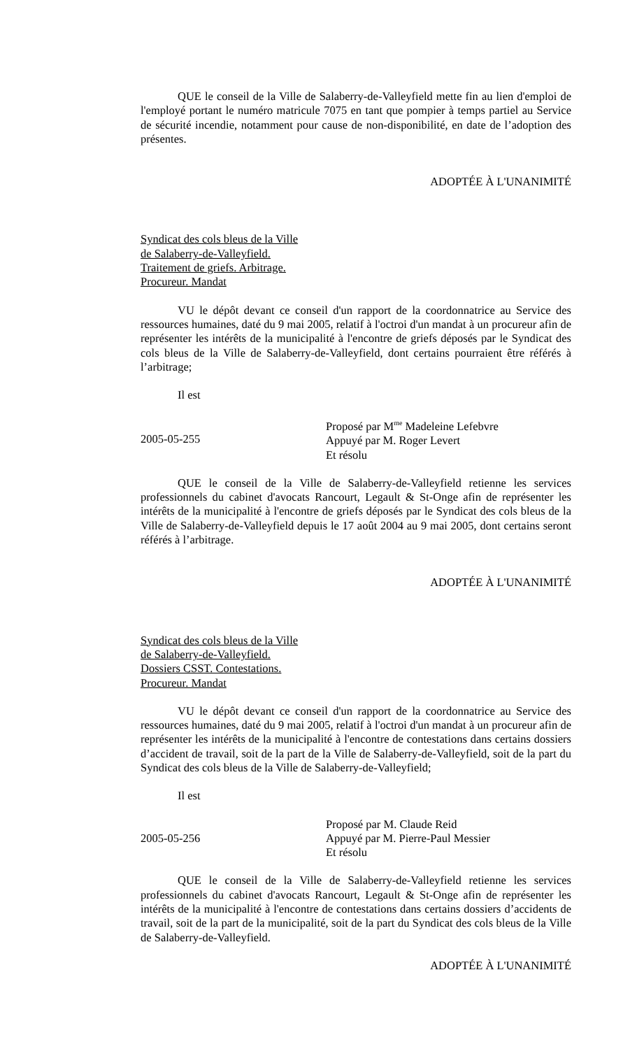QUE le conseil de la Ville de Salaberry-de-Valleyfield mette fin au lien d'emploi de l'employé portant le numéro matricule 7075 en tant que pompier à temps partiel au Service de sécurité incendie, notamment pour cause de non-disponibilité, en date de l’adoption des présentes.
ADOPTÉE À L'UNANIMITÉ
Syndicat des cols bleus de la Ville
de Salaberry-de-Valleyfield.
Traitement de griefs. Arbitrage.
Procureur. Mandat
VU le dépôt devant ce conseil d'un rapport de la coordonnatrice au Service des ressources humaines, daté du 9 mai 2005, relatif à l'octroi d'un mandat à un procureur afin de représenter les intérêts de la municipalité à l'encontre de griefs déposés par le Syndicat des cols bleus de la Ville de Salaberry-de-Valleyfield, dont certains pourraient être référés à l’arbitrage;
Il est
2005-05-255 Proposé par M<sup>me</sup> Madeleine Lefebvre
Appuyé par M. Roger Levert
Et résolu
QUE le conseil de la Ville de Salaberry-de-Valleyfield retienne les services professionnels du cabinet d'avocats Rancourt, Legault & St-Onge afin de représenter les intérêts de la municipalité à l'encontre de griefs déposés par le Syndicat des cols bleus de la Ville de Salaberry-de-Valleyfield depuis le 17 août 2004 au 9 mai 2005, dont certains seront référés à l’arbitrage.
ADOPTÉE À L'UNANIMITÉ
Syndicat des cols bleus de la Ville
de Salaberry-de-Valleyfield.
Dossiers CSST. Contestations.
Procureur. Mandat
VU le dépôt devant ce conseil d'un rapport de la coordonnatrice au Service des ressources humaines, daté du 9 mai 2005, relatif à l'octroi d'un mandat à un procureur afin de représenter les intérêts de la municipalité à l'encontre de contestations dans certains dossiers d’accident de travail, soit de la part de la Ville de Salaberry-de-Valleyfield, soit de la part du Syndicat des cols bleus de la Ville de Salaberry-de-Valleyfield;
Il est
2005-05-256 Proposé par M. Claude Reid
Appuyé par M. Pierre-Paul Messier
Et résolu
QUE le conseil de la Ville de Salaberry-de-Valleyfield retienne les services professionnels du cabinet d'avocats Rancourt, Legault & St-Onge afin de représenter les intérêts de la municipalité à l'encontre de contestations dans certains dossiers d’accidents de travail, soit de la part de la municipalité, soit de la part du Syndicat des cols bleus de la Ville de Salaberry-de-Valleyfield.
ADOPTÉE À L'UNANIMITÉ